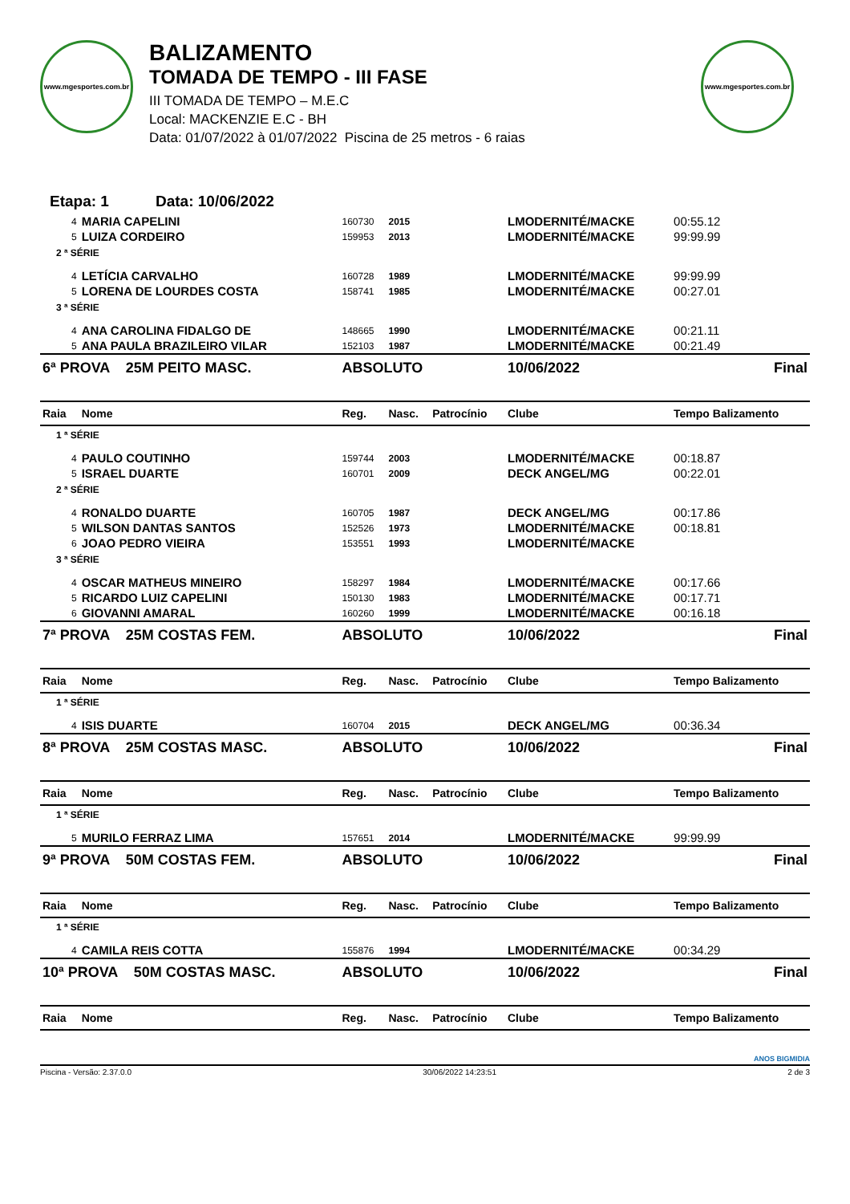www.mgesportes.com.br
BALIZAMENTO
TOMADA DE TEMPO - III FASE
III TOMADA DE TEMPO – M.E.C
Local: MACKENZIE E.C - BH
Data: 01/07/2022 à 01/07/2022 Piscina de 25 metros - 6 raias
www.mgesportes.com.br
Etapa: 1 Data: 10/06/2022
| 4 | MARIA CAPELINI | 160730 | 2015 | | LMODERNITÉ/MACKE | 00:55.12 |
| 5 | LUIZA CORDEIRO | 159953 | 2013 | | LMODERNITÉ/MACKE | 99:99.99 |
| 2 ª SÉRIE | | | | | | |
| 4 | LETÍCIA CARVALHO | 160728 | 1989 | | LMODERNITÉ/MACKE | 99:99.99 |
| 5 | LORENA DE LOURDES COSTA | 158741 | 1985 | | LMODERNITÉ/MACKE | 00:27.01 |
| 3 ª SÉRIE | | | | | | |
| 4 | ANA CAROLINA FIDALGO DE | 148665 | 1990 | | LMODERNITÉ/MACKE | 00:21.11 |
| 5 | ANA PAULA BRAZILEIRO VILAR | 152103 | 1987 | | LMODERNITÉ/MACKE | 00:21.49 |
| 6ª PROVA 25M PEITO MASC. | | ABSOLUTO | | | 10/06/2022 | Final |
| Raia | Nome | Reg. | Nasc. | Patrocínio | Clube | Tempo Balizamento |
| 1 ª SÉRIE | | | | | | |
| 4 | PAULO COUTINHO | 159744 | 2003 | | LMODERNITÉ/MACKE | 00:18.87 |
| 5 | ISRAEL DUARTE | 160701 | 2009 | | DECK ANGEL/MG | 00:22.01 |
| 2 ª SÉRIE | | | | | | |
| 4 | RONALDO DUARTE | 160705 | 1987 | | DECK ANGEL/MG | 00:17.86 |
| 5 | WILSON DANTAS SANTOS | 152526 | 1973 | | LMODERNITÉ/MACKE | 00:18.81 |
| 6 | JOAO PEDRO VIEIRA | 153551 | 1993 | | LMODERNITÉ/MACKE | |
| 3 ª SÉRIE | | | | | | |
| 4 | OSCAR MATHEUS MINEIRO | 158297 | 1984 | | LMODERNITÉ/MACKE | 00:17.66 |
| 5 | RICARDO LUIZ CAPELINI | 150130 | 1983 | | LMODERNITÉ/MACKE | 00:17.71 |
| 6 | GIOVANNI AMARAL | 160260 | 1999 | | LMODERNITÉ/MACKE | 00:16.18 |
| 7ª PROVA 25M COSTAS FEM. | | ABSOLUTO | | | 10/06/2022 | Final |
| Raia | Nome | Reg. | Nasc. | Patrocínio | Clube | Tempo Balizamento |
| 1 ª SÉRIE | | | | | | |
| 4 | ISIS DUARTE | 160704 | 2015 | | DECK ANGEL/MG | 00:36.34 |
| 8ª PROVA 25M COSTAS MASC. | | ABSOLUTO | | | 10/06/2022 | Final |
| Raia | Nome | Reg. | Nasc. | Patrocínio | Clube | Tempo Balizamento |
| 1 ª SÉRIE | | | | | | |
| 5 | MURILO FERRAZ LIMA | 157651 | 2014 | | LMODERNITÉ/MACKE | 99:99.99 |
| 9ª PROVA 50M COSTAS FEM. | | ABSOLUTO | | | 10/06/2022 | Final |
| Raia | Nome | Reg. | Nasc. | Patrocínio | Clube | Tempo Balizamento |
| 1 ª SÉRIE | | | | | | |
| 4 | CAMILA REIS COTTA | 155876 | 1994 | | LMODERNITÉ/MACKE | 00:34.29 |
| 10ª PROVA 50M COSTAS MASC. | | ABSOLUTO | | | 10/06/2022 | Final |
| Raia | Nome | Reg. | Nasc. | Patrocínio | Clube | Tempo Balizamento |
ANOS BIGMIDIA
Piscina - Versão: 2.37.0.0 30/06/2022 14:23:51 2 de 3